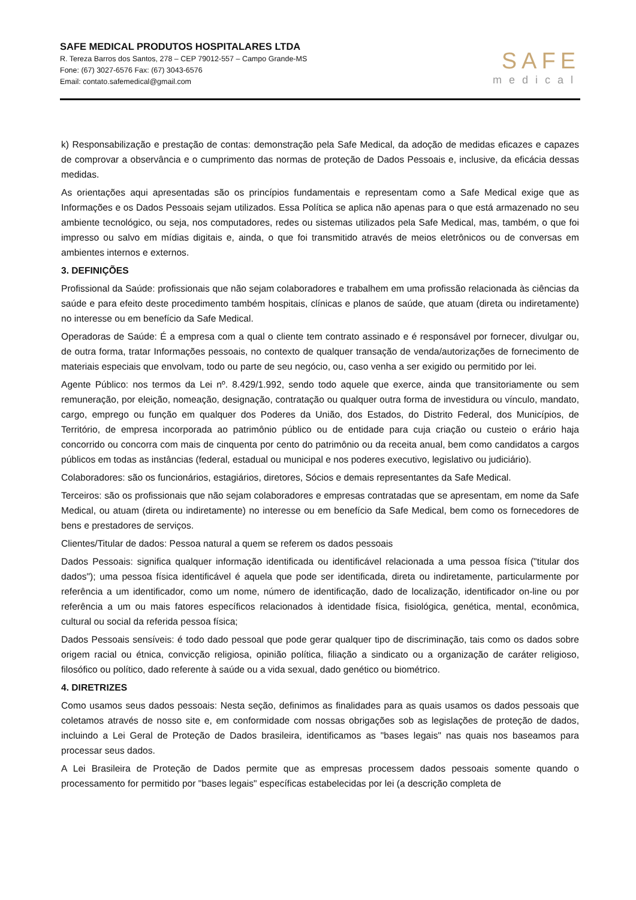SAFE MEDICAL PRODUTOS HOSPITALARES LTDA
R. Tereza Barros dos Santos, 278 – CEP 79012-557 – Campo Grande-MS
Fone: (67) 3027-6576 Fax: (67) 3043-6576
Email: contato.safemedical@gmail.com
SAFE
medical
k) Responsabilização e prestação de contas: demonstração pela Safe Medical, da adoção de medidas eficazes e capazes de comprovar a observância e o cumprimento das normas de proteção de Dados Pessoais e, inclusive, da eficácia dessas medidas.
As orientações aqui apresentadas são os princípios fundamentais e representam como a Safe Medical exige que as Informações e os Dados Pessoais sejam utilizados. Essa Política se aplica não apenas para o que está armazenado no seu ambiente tecnológico, ou seja, nos computadores, redes ou sistemas utilizados pela Safe Medical, mas, também, o que foi impresso ou salvo em mídias digitais e, ainda, o que foi transmitido através de meios eletrônicos ou de conversas em ambientes internos e externos.
3. DEFINIÇÕES
Profissional da Saúde: profissionais que não sejam colaboradores e trabalhem em uma profissão relacionada às ciências da saúde e para efeito deste procedimento também hospitais, clínicas e planos de saúde, que atuam (direta ou indiretamente) no interesse ou em benefício da Safe Medical.
Operadoras de Saúde: É a empresa com a qual o cliente tem contrato assinado e é responsável por fornecer, divulgar ou, de outra forma, tratar Informações pessoais, no contexto de qualquer transação de venda/autorizações de fornecimento de materiais especiais que envolvam, todo ou parte de seu negócio, ou, caso venha a ser exigido ou permitido por lei.
Agente Público: nos termos da Lei nº. 8.429/1.992, sendo todo aquele que exerce, ainda que transitoriamente ou sem remuneração, por eleição, nomeação, designação, contratação ou qualquer outra forma de investidura ou vínculo, mandato, cargo, emprego ou função em qualquer dos Poderes da União, dos Estados, do Distrito Federal, dos Municípios, de Território, de empresa incorporada ao patrimônio público ou de entidade para cuja criação ou custeio o erário haja concorrido ou concorra com mais de cinquenta por cento do patrimônio ou da receita anual, bem como candidatos a cargos públicos em todas as instâncias (federal, estadual ou municipal e nos poderes executivo, legislativo ou judiciário).
Colaboradores: são os funcionários, estagiários, diretores, Sócios e demais representantes da Safe Medical.
Terceiros: são os profissionais que não sejam colaboradores e empresas contratadas que se apresentam, em nome da Safe Medical, ou atuam (direta ou indiretamente) no interesse ou em benefício da Safe Medical, bem como os fornecedores de bens e prestadores de serviços.
Clientes/Titular de dados: Pessoa natural a quem se referem os dados pessoais
Dados Pessoais: significa qualquer informação identificada ou identificável relacionada a uma pessoa física ("titular dos dados"); uma pessoa física identificável é aquela que pode ser identificada, direta ou indiretamente, particularmente por referência a um identificador, como um nome, número de identificação, dado de localização, identificador on-line ou por referência a um ou mais fatores específicos relacionados à identidade física, fisiológica, genética, mental, econômica, cultural ou social da referida pessoa física;
Dados Pessoais sensíveis: é todo dado pessoal que pode gerar qualquer tipo de discriminação, tais como os dados sobre origem racial ou étnica, convicção religiosa, opinião política, filiação a sindicato ou a organização de caráter religioso, filosófico ou político, dado referente à saúde ou a vida sexual, dado genético ou biométrico.
4. DIRETRIZES
Como usamos seus dados pessoais: Nesta seção, definimos as finalidades para as quais usamos os dados pessoais que coletamos através de nosso site e, em conformidade com nossas obrigações sob as legislações de proteção de dados, incluindo a Lei Geral de Proteção de Dados brasileira, identificamos as "bases legais" nas quais nos baseamos para processar seus dados.
A Lei Brasileira de Proteção de Dados permite que as empresas processem dados pessoais somente quando o processamento for permitido por "bases legais" específicas estabelecidas por lei (a descrição completa de